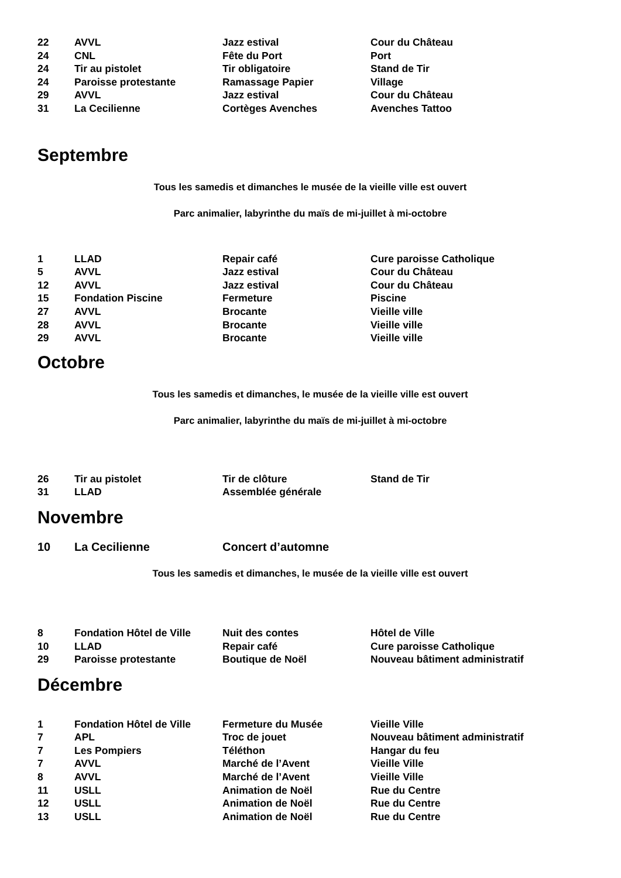| 22 | AVVL | Jazz estival | Cour du Château |
| 24 | CNL | Fête du Port | Port |
| 24 | Tir au pistolet | Tir obligatoire | Stand de Tir |
| 24 | Paroisse protestante | Ramassage Papier | Village |
| 29 | AVVL | Jazz estival | Cour du Château |
| 31 | La Cecilienne | Cortèges Avenches | Avenches Tattoo |
Septembre
Tous les samedis et dimanches le musée de la vieille ville est ouvert
Parc animalier, labyrinthe du maïs de mi-juillet à mi-octobre
| 1 | LLAD | Repair café | Cure paroisse Catholique |
| 5 | AVVL | Jazz estival | Cour du Château |
| 12 | AVVL | Jazz estival | Cour du Château |
| 15 | Fondation Piscine | Fermeture | Piscine |
| 27 | AVVL | Brocante | Vieille ville |
| 28 | AVVL | Brocante | Vieille ville |
| 29 | AVVL | Brocante | Vieille ville |
Octobre
Tous les samedis et dimanches, le musée de la vieille ville est ouvert
Parc animalier, labyrinthe du maïs de mi-juillet à mi-octobre
| 26 | Tir au pistolet | Tir de clôture | Stand de Tir |
| 31 | LLAD | Assemblée générale | |
Novembre
| 10 | La Cecilienne | Concert d’automne | |
Tous les samedis et dimanches, le musée de la vieille ville est ouvert
| 8 | Fondation Hôtel de Ville | Nuit des contes | Hôtel de Ville |
| 10 | LLAD | Repair café | Cure paroisse Catholique |
| 29 | Paroisse protestante | Boutique de Noël | Nouveau bâtiment administratif |
Décembre
| 1 | Fondation Hôtel de Ville | Fermeture du Musée | Vieille Ville |
| 7 | APL | Troc de jouet | Nouveau bâtiment administratif |
| 7 | Les Pompiers | Téléthon | Hangar du feu |
| 7 | AVVL | Marché de l’Avent | Vieille Ville |
| 8 | AVVL | Marché de l’Avent | Vieille Ville |
| 11 | USLL | Animation de Noël | Rue du Centre |
| 12 | USLL | Animation de Noël | Rue du Centre |
| 13 | USLL | Animation de Noël | Rue du Centre |